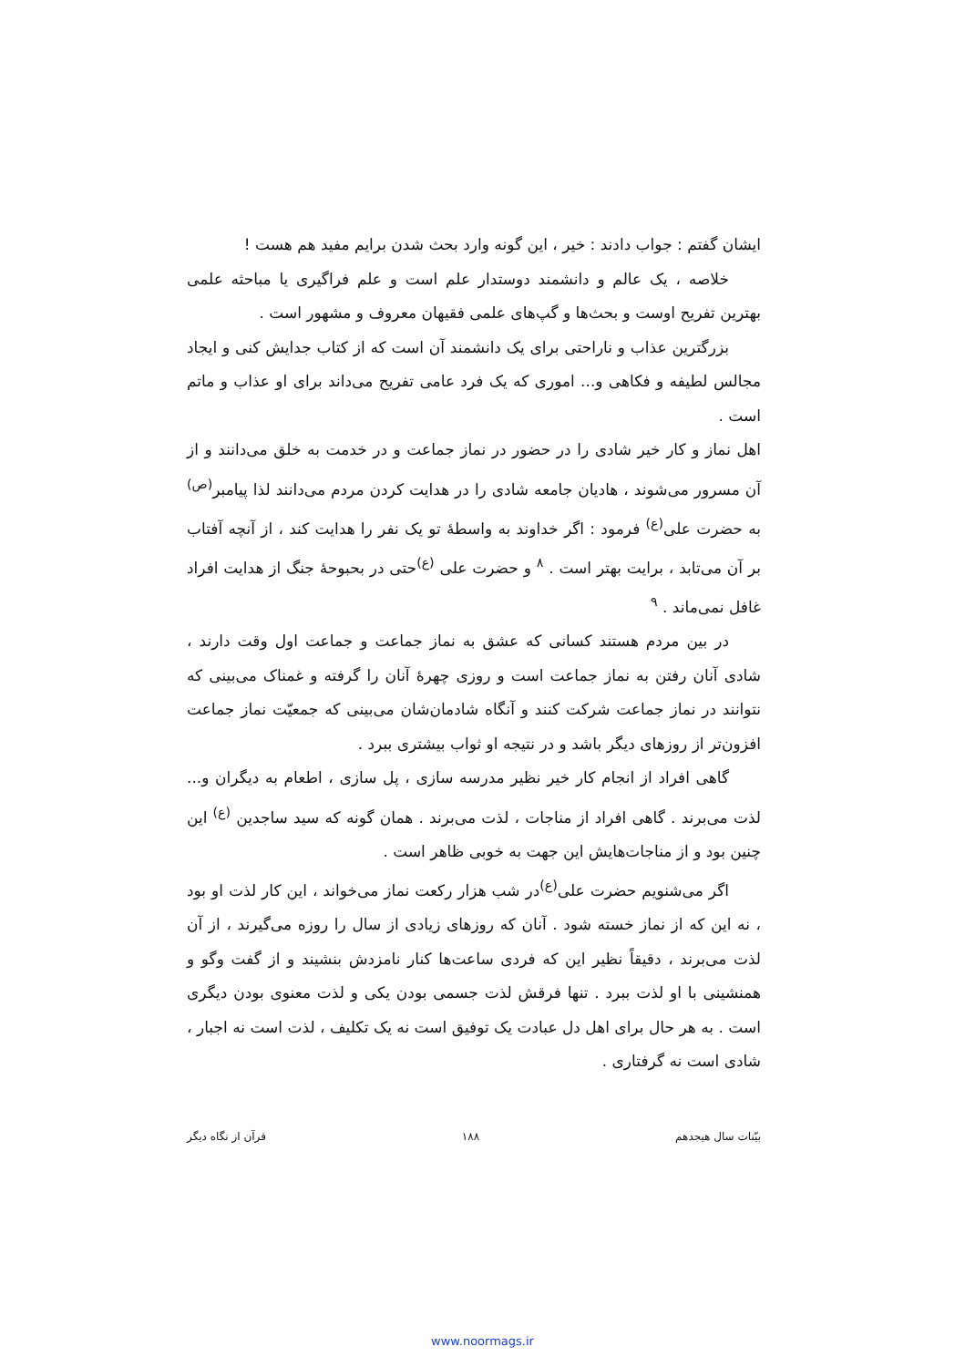ایشان گفتم : جواب دادند : خیر ، این گونه وارد بحث شدن برایم مفید هم هست !
خلاصه ، یک عالم و دانشمند دوستدار علم است و علم فراگیری یا مباحثه علمی بهترین تفریح اوست و بحث‌ها و گپ‌های علمی فقیهان معروف و مشهور است .
بزرگترین عذاب و ناراحتی برای یک دانشمند آن است که از کتاب جدایش کنی و ایجاد مجالس لطیفه و فکاهی و... اموری که یک فرد عامی تفریح می‌داند برای او عذاب و ماتم است .
اهل نماز و کار خیر شادی را در حضور در نماز جماعت و در خدمت به خلق می‌دانند و از آن مسرور می‌شوند ، هادیان جامعه شادی را در هدایت کردن مردم می‌دانند لذا پیامبر<sup>(ص)</sup> به حضرت علی<sup>(ع)</sup> فرمود : اگر خداوند به واسطهٔ تو یک نفر را هدایت کند ، از آنچه آفتاب بر آن می‌تابد ، برایت بهتر است . <sup>۸</sup> و حضرت علی <sup>(ع)</sup>حتی در بحبوحهٔ جنگ از هدایت افراد غافل نمی‌ماند . <sup>۹</sup>
در بین مردم هستند کسانی که عشق به نماز جماعت و جماعت اول وقت دارند ، شادی آنان رفتن به نماز جماعت است و روزی چهرهٔ آنان را گرفته و غمناک می‌بینی که نتوانند در نماز جماعت شرکت کنند و آنگاه شادمان‌شان می‌بینی که جمعیّت نماز جماعت افزون‌تر از روزهای دیگر باشد و در نتیجه او ثواب بیشتری ببرد .
گاهی افراد از انجام کار خیر نظیر مدرسه سازی ، پل سازی ، اطعام به دیگران و... لذت می‌برند . گاهی افراد از مناجات ، لذت می‌برند . همان گونه که سید ساجدین <sup>(ع)</sup> این چنین بود و از مناجات‌هایش این جهت به خوبی ظاهر است .
اگر می‌شنویم حضرت علی<sup>(ع)</sup>در شب هزار رکعت نماز می‌خواند ، این کار لذت او بود ، نه این که از نماز خسته شود . آنان که روزهای زیادی از سال را روزه می‌گیرند ، از آن لذت می‌برند ، دقیقاً نظیر این که فردی ساعت‌ها کنار نامزدش بنشیند و از گفت وگو و همنشینی با او لذت ببرد . تنها فرقش لذت جسمی بودن یکی و لذت معنوی بودن دیگری است . به هر حال برای اهل دل عبادت یک توفیق است نه یک تکلیف ، لذت است نه اجبار ، شادی است نه گرفتاری .
بیّنات سال هیجدهم ۱۸۸ قرآن از نگاه دیگر
www.noormags.ir